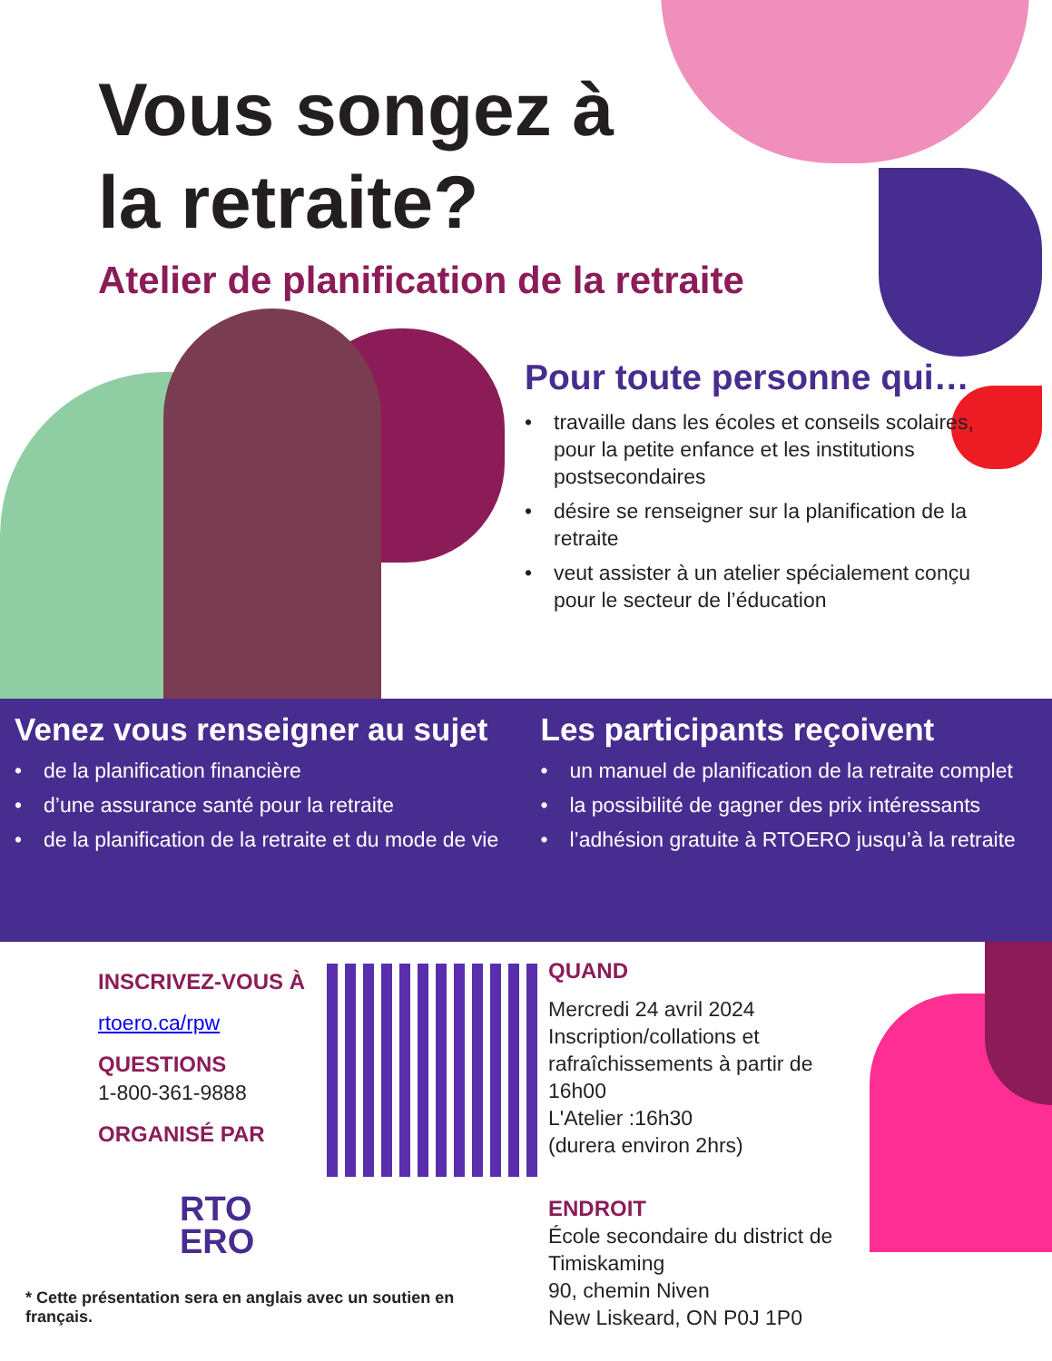Vous songez à
la retraite?
Atelier de planification de la retraite
Pour toute personne qui…
• travaille dans les écoles et conseils scolaires, pour la petite enfance et les institutions postsecondaires
• désire se renseigner sur la planification de la retraite
• veut assister à un atelier spécialement conçu pour le secteur de l’éducation
Venez vous renseigner au sujet
• de la planification financière
• d’une assurance santé pour la retraite
• de la planification de la retraite et du mode de vie
Les participants reçoivent
• un manuel de planification de la retraite complet
• la possibilité de gagner des prix intéressants
• l’adhésion gratuite à RTOERO jusqu’à la retraite
INSCRIVEZ-VOUS À
rtoero.ca/rpw
QUESTIONS
1-800-361-9888
ORGANISÉ PAR
RTO
ERO
* Cette présentation sera en anglais avec un soutien en français.
QUAND
Mercredi 24 avril 2024
Inscription/collations et rafraîchissements à partir de 16h00
L'Atelier :16h30
(durera environ 2hrs)
ENDROIT
École secondaire du district de Timiskaming
90, chemin Niven
New Liskeard, ON P0J 1P0